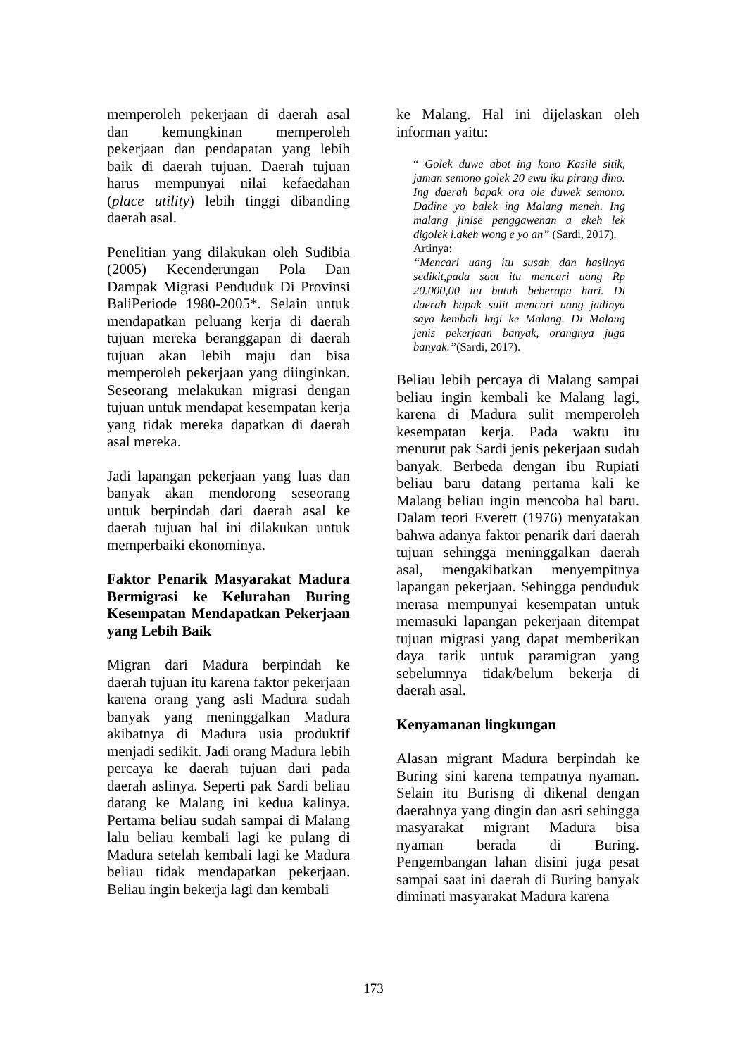memperoleh pekerjaan di daerah asal dan kemungkinan memperoleh pekerjaan dan pendapatan yang lebih baik di daerah tujuan. Daerah tujuan harus mempunyai nilai kefaedahan (place utility) lebih tinggi dibanding daerah asal.
Penelitian yang dilakukan oleh Sudibia (2005) Kecenderungan Pola Dan Dampak Migrasi Penduduk Di Provinsi BaliPeriode 1980-2005*. Selain untuk mendapatkan peluang kerja di daerah tujuan mereka beranggapan di daerah tujuan akan lebih maju dan bisa memperoleh pekerjaan yang diinginkan. Seseorang melakukan migrasi dengan tujuan untuk mendapat kesempatan kerja yang tidak mereka dapatkan di daerah asal mereka.
Jadi lapangan pekerjaan yang luas dan banyak akan mendorong seseorang untuk berpindah dari daerah asal ke daerah tujuan hal ini dilakukan untuk memperbaiki ekonominya.
Faktor Penarik Masyarakat Madura Bermigrasi ke Kelurahan Buring Kesempatan Mendapatkan Pekerjaan yang Lebih Baik
Migran dari Madura berpindah ke daerah tujuan itu karena faktor pekerjaan karena orang yang asli Madura sudah banyak yang meninggalkan Madura akibatnya di Madura usia produktif menjadi sedikit. Jadi orang Madura lebih percaya ke daerah tujuan dari pada daerah aslinya. Seperti pak Sardi beliau datang ke Malang ini kedua kalinya. Pertama beliau sudah sampai di Malang lalu beliau kembali lagi ke pulang di Madura setelah kembali lagi ke Madura beliau tidak mendapatkan pekerjaan. Beliau ingin bekerja lagi dan kembali
ke Malang. Hal ini dijelaskan oleh informan yaitu:
“ Golek duwe abot ing kono Kasile sitik, jaman semono golek 20 ewu iku pirang dino. Ing daerah bapak ora ole duwek semono. Dadine yo balek ing Malang meneh. Ing malang jinise penggawenan a ekeh lek digolek i.akeh wong e yo an” (Sardi, 2017).
Artinya:
“Mencari uang itu susah dan hasilnya sedikit,pada saat itu mencari uang Rp 20.000,00 itu butuh beberapa hari. Di daerah bapak sulit mencari uang jadinya saya kembali lagi ke Malang. Di Malang jenis pekerjaan banyak, orangnya juga banyak.”(Sardi, 2017).
Beliau lebih percaya di Malang sampai beliau ingin kembali ke Malang lagi, karena di Madura sulit memperoleh kesempatan kerja. Pada waktu itu menurut pak Sardi jenis pekerjaan sudah banyak. Berbeda dengan ibu Rupiati beliau baru datang pertama kali ke Malang beliau ingin mencoba hal baru. Dalam teori Everett (1976) menyatakan bahwa adanya faktor penarik dari daerah tujuan sehingga meninggalkan daerah asal, mengakibatkan menyempitnya lapangan pekerjaan. Sehingga penduduk merasa mempunyai kesempatan untuk memasuki lapangan pekerjaan ditempat tujuan migrasi yang dapat memberikan daya tarik untuk paramigran yang sebelumnya tidak/belum bekerja di daerah asal.
Kenyamanan lingkungan
Alasan migrant Madura berpindah ke Buring sini karena tempatnya nyaman. Selain itu Burisng di dikenal dengan daerahnya yang dingin dan asri sehingga masyarakat migrant Madura bisa nyaman berada di Buring. Pengembangan lahan disini juga pesat sampai saat ini daerah di Buring banyak diminati masyarakat Madura karena
173